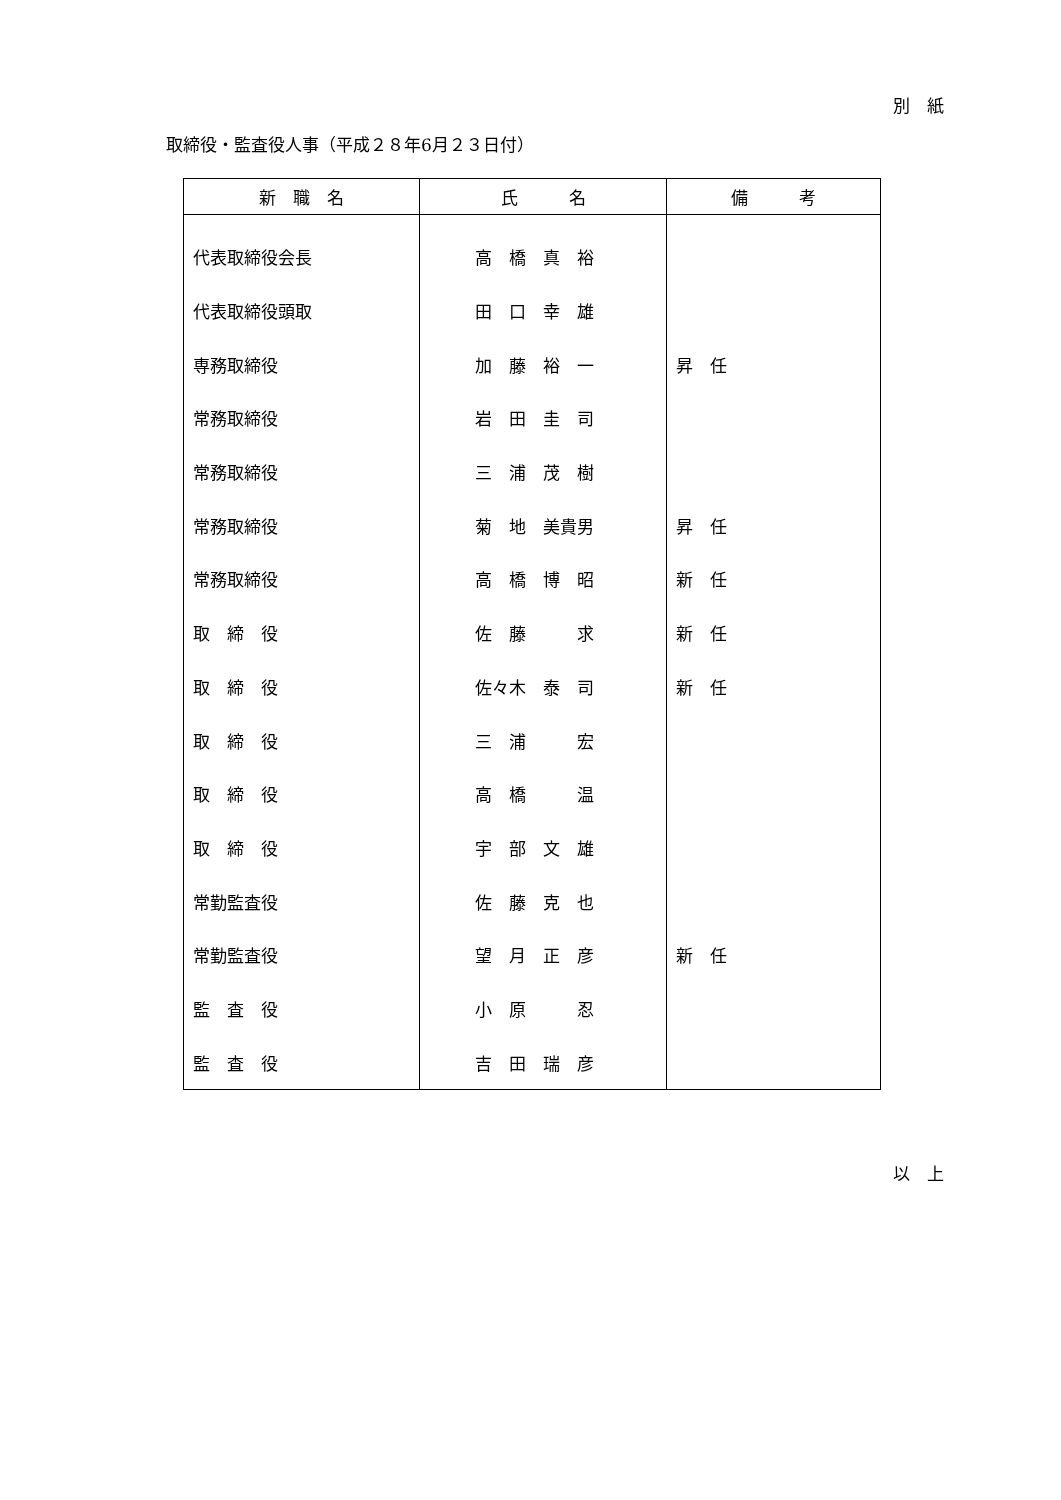別　紙
取締役・監査役人事（平成２８年6月２３日付）
| 新 職 名 | 氏 名 | 備 考 |
| --- | --- | --- |
| 代表取締役会長 | 高 橋 真 裕 | |
| 代表取締役頭取 | 田 口 幸 雄 | |
| 専務取締役 | 加 藤 裕 一 | 昇 任 |
| 常務取締役 | 岩 田 圭 司 | |
| 常務取締役 | 三 浦 茂 樹 | |
| 常務取締役 | 菊 地 美貴男 | 昇 任 |
| 常務取締役 | 高 橋 博 昭 | 新 任 |
| 取 締 役 | 佐 藤 求 | 新 任 |
| 取 締 役 | 佐々木 泰 司 | 新 任 |
| 取 締 役 | 三 浦 宏 | |
| 取 締 役 | 高 橋 温 | |
| 取 締 役 | 宇 部 文 雄 | |
| 常勤監査役 | 佐 藤 克 也 | |
| 常勤監査役 | 望 月 正 彦 | 新 任 |
| 監 査 役 | 小 原 忍 | |
| 監 査 役 | 吉 田 瑞 彦 | |
以　上